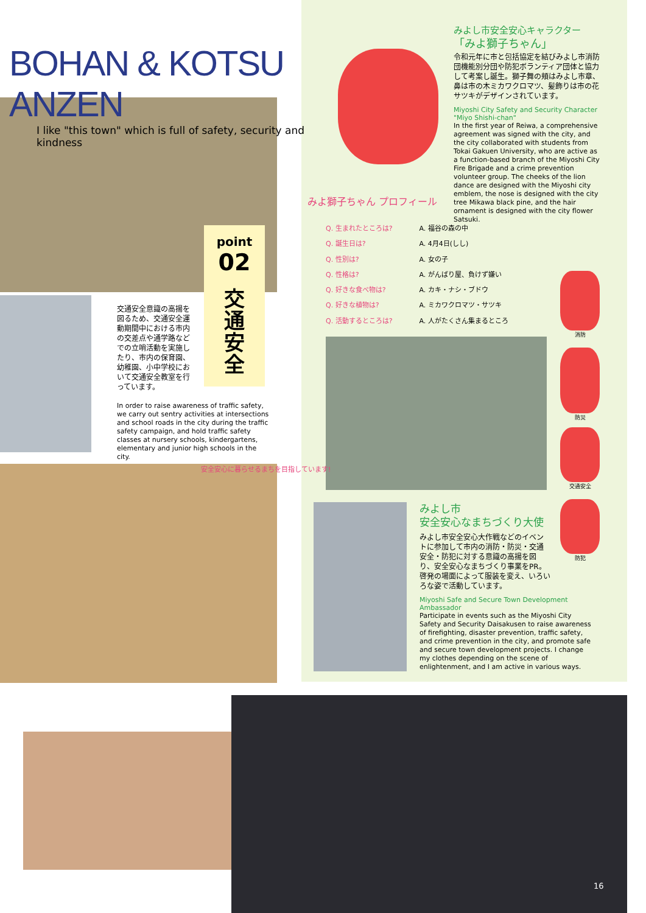BOHAN & KOTSU ANZEN
I like "this town" which is full of safety, security and kindness
point
02
交
通
安
全
交通安全意識の高揚を図るため、交通安全運動期間中における市内の交差点や通学路などでの立哨活動を実施したり、市内の保育園、幼稚園、小中学校において交通安全教室を行っています。
In order to raise awareness of traffic safety, we carry out sentry activities at intersections and school roads in the city during the traffic safety campaign, and hold traffic safety classes at nursery schools, kindergartens, elementary and junior high schools in the city.
安全安心に暮らせるまちを目指しています!
みよし市安全安心キャラクター
「みよ獅子ちゃん」
令和元年に市と包括協定を結びみよし市消防団機能別分団や防犯ボランティア団体と協力して考案し誕生。獅子舞の頬はみよし市章、鼻は市の木ミカワクロマツ、髪飾りは市の花サツキがデザインされています。
Miyoshi City Safety and Security Character "Miyo Shishi-chan"
In the first year of Reiwa, a comprehensive agreement was signed with the city, and the city collaborated with students from Tokai Gakuen University, who are active as a function-based branch of the Miyoshi City Fire Brigade and a crime prevention volunteer group. The cheeks of the lion dance are designed with the Miyoshi city emblem, the nose is designed with the city tree Mikawa black pine, and the hair ornament is designed with the city flower Satsuki.
みよ獅子ちゃん プロフィール
Q. 生まれたところは? A. 福谷の森の中
Q. 誕生日は? A. 4月4日(しし)
Q. 性別は? A. 女の子
Q. 性格は? A. がんばり屋、負けず嫌い
Q. 好きな食べ物は? A. カキ・ナシ・ブドウ
Q. 好きな植物は? A. ミカワクロマツ・サツキ
Q. 活動するところは? A. 人がたくさん集まるところ
消防
防災
交通安全
防犯
みよし市
安全安心なまちづくり大使
みよし市安全安心大作戦などのイベントに参加して市内の消防・防災・交通安全・防犯に対する意識の高揚を図り、安全安心なまちづくり事業をPR。啓発の場面によって服装を変え、いろいろな姿で活動しています。
Miyoshi Safe and Secure Town Development Ambassador
Participate in events such as the Miyoshi City Safety and Security Daisakusen to raise awareness of firefighting, disaster prevention, traffic safety, and crime prevention in the city, and promote safe and secure town development projects. I change my clothes depending on the scene of enlightenment, and I am active in various ways.
16